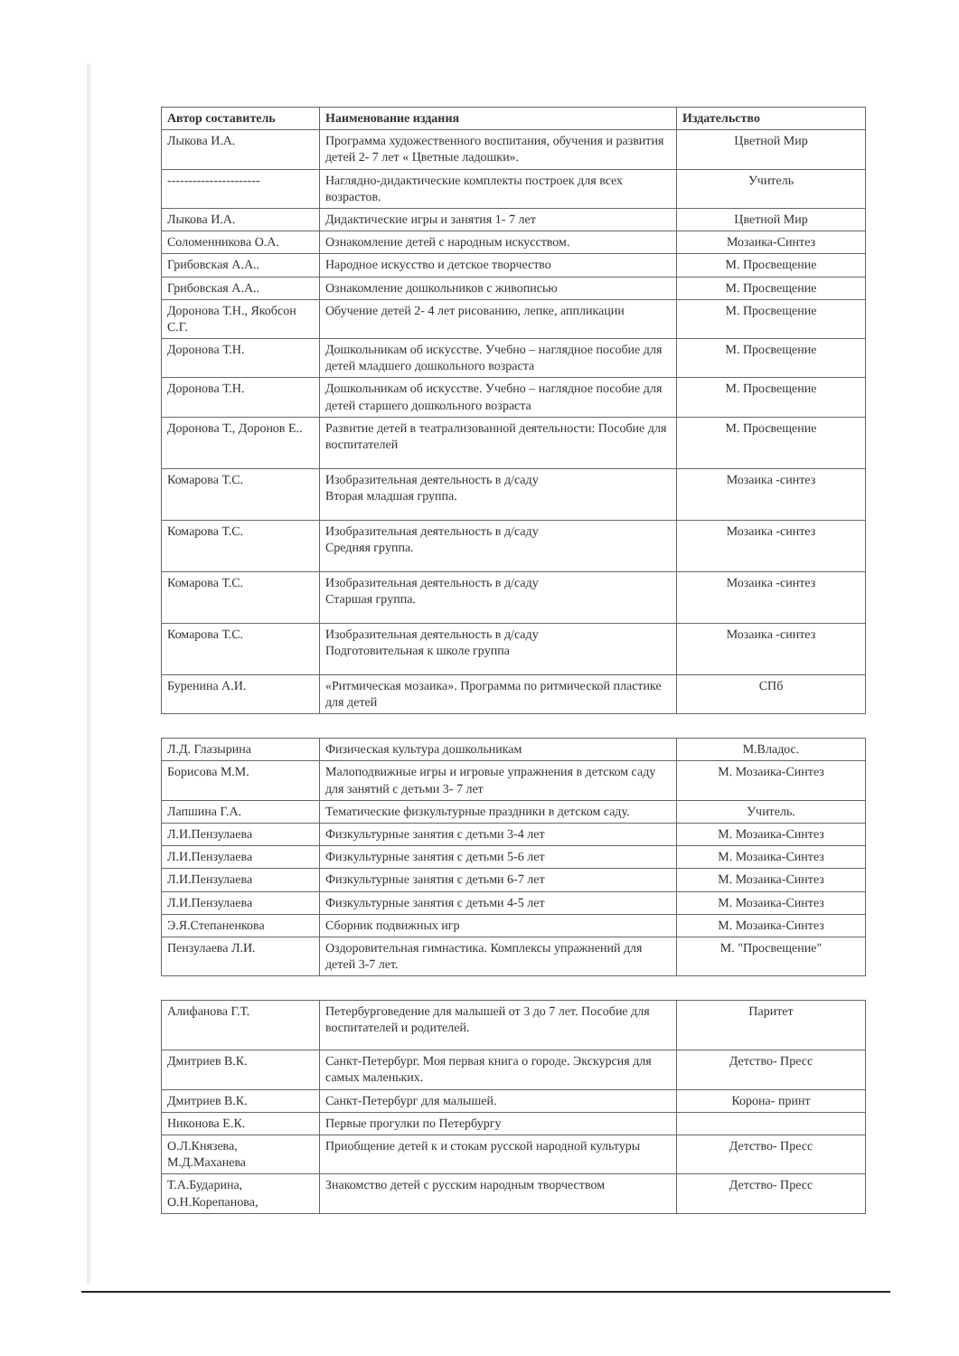| Автор составитель | Наименование издания | Издательство |
| --- | --- | --- |
| Лыкова И.А. | Программа художественного воспитания, обучения и развития детей 2- 7 лет « Цветные ладошки». | Цветной Мир |
| ---------------------- | Наглядно-дидактические комплекты построек для всех возрастов. | Учитель |
| Лыкова И.А. | Дидактические игры и занятия 1- 7 лет | Цветной Мир |
| Соломенникова О.А. | Ознакомление детей с народным искусством. | Мозаика-Синтез |
| Грибовская А.А.. | Народное искусство и детское творчество | М. Просвещение |
| Грибовская А.А.. | Ознакомление дошкольников с живописью | М. Просвещение |
| Доронова Т.Н., Якобсон С.Г. | Обучение детей 2- 4 лет рисованию, лепке, аппликации | М. Просвещение |
| Доронова Т.Н. | Дошкольникам об искусстве. Учебно – наглядное пособие для детей младшего дошкольного возраста | М. Просвещение |
| Доронова Т.Н. | Дошкольникам об искусстве. Учебно – наглядное пособие для детей старшего дошкольного возраста | М. Просвещение |
| Доронова Т., Доронов Е.. | Развитие детей в театрализованной деятельности: Пособие для воспитателей | М. Просвещение |
| Комарова Т.С. | Изобразительная деятельность в д/саду Вторая младшая группа. | Мозаика -синтез |
| Комарова Т.С. | Изобразительная деятельность в д/саду Средняя группа. | Мозаика -синтез |
| Комарова Т.С. | Изобразительная деятельность в д/саду Старшая группа. | Мозаика -синтез |
| Комарова Т.С. | Изобразительная деятельность в д/саду Подготовительная к школе группа | Мозаика -синтез |
| Буренина А.И. | «Ритмическая мозаика». Программа по ритмической пластике для детей | СПб |
| Л.Д. Глазырина | Физическая культура дошкольникам | М.Владос. |
| Борисова М.М. | Малоподвижные игры и игровые упражнения в детском саду для занятий с детьми 3- 7 лет | М. Мозаика-Синтез |
| Лапшина Г.А. | Тематические физкультурные праздники в детском саду. | Учитель. |
| Л.И.Пензулаева | Физкультурные занятия с детьми 3-4 лет | М. Мозаика-Синтез |
| Л.И.Пензулаева | Физкультурные занятия с детьми 5-6 лет | М. Мозаика-Синтез |
| Л.И.Пензулаева | Физкультурные занятия с детьми 6-7 лет | М. Мозаика-Синтез |
| Л.И.Пензулаева | Физкультурные занятия с детьми 4-5 лет | М. Мозаика-Синтез |
| Э.Я.Степаненкова | Сборник подвижных игр | М. Мозаика-Синтез |
| Пензулаева Л.И. | Оздоровительная гимнастика. Комплексы упражнений для детей 3-7 лет. | М. "Просвещение" |
| Алифанова Г.Т. | Петербурговедение для малышей от 3 до 7 лет. Пособие для воспитателей и родителей. | Паритет |
| Дмитриев В.К. | Санкт-Петербург. Моя первая книга о городе. Экскурсия для самых маленьких. | Детство- Пресс |
| Дмитриев В.К. | Санкт-Петербург для малышей. | Корона- принт |
| Никонова Е.К. | Первые прогулки по Петербургу | |
| О.Л.Князева, М.Д.Маханева | Приобщение детей к и стокам русской народной культуры | Детство- Пресс |
| Т.А.Бударина, О.Н.Корепанова, | Знакомство детей с русским народным творчеством | Детство- Пресс |